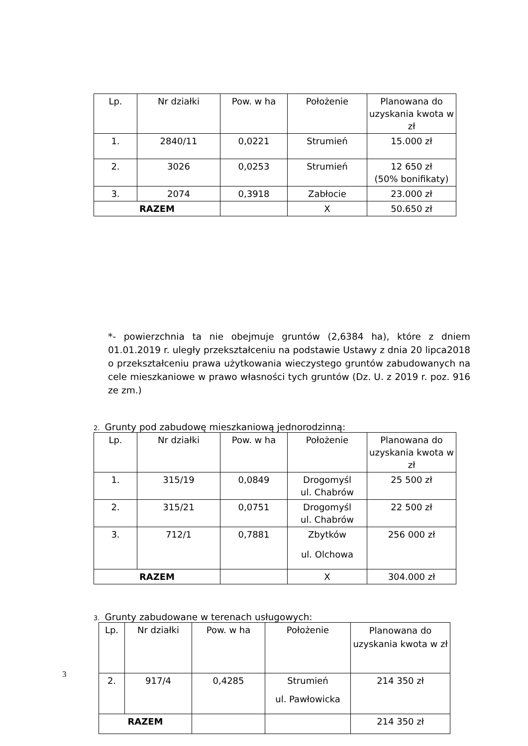| Lp. | Nr działki | Pow. w ha | Położenie | Planowana do uzyskania kwota w zł |
| --- | --- | --- | --- | --- |
| 1. | 2840/11 | 0,0221 | Strumień | 15.000 zł |
| 2. | 3026 | 0,0253 | Strumień | 12 650 zł (50% bonifikaty) |
| 3. | 2074 | 0,3918 | Zabłocie | 23.000 zł |
| RAZEM | | | X | 50.650 zł |
*- powierzchnia ta nie obejmuje gruntów (2,6384 ha), które z dniem 01.01.2019 r. uległy przekształceniu na podstawie Ustawy z dnia 20 lipca2018 o przekształceniu prawa użytkowania wieczystego gruntów zabudowanych na cele mieszkaniowe w prawo własności tych gruntów (Dz. U. z 2019 r. poz. 916 ze zm.)
2. Grunty pod zabudowę mieszkaniową jednorodzinną:
| Lp. | Nr działki | Pow. w ha | Położenie | Planowana do uzyskania kwota w zł |
| --- | --- | --- | --- | --- |
| 1. | 315/19 | 0,0849 | Drogomyśl ul. Chabrów | 25 500 zł |
| 2. | 315/21 | 0,0751 | Drogomyśl ul. Chabrów | 22 500 zł |
| 3. | 712/1 | 0,7881 | Zbytków ul. Olchowa | 256 000 zł |
| RAZEM | | | X | 304.000 zł |
3. Grunty zabudowane w terenach usługowych:
| Lp. | Nr działki | Pow. w ha | Położenie | Planowana do uzyskania kwota w zł |
| --- | --- | --- | --- | --- |
| 2. | 917/4 | 0,4285 | Strumień ul. Pawłowicka | 214 350 zł |
| RAZEM | | | | 214 350 zł |
3